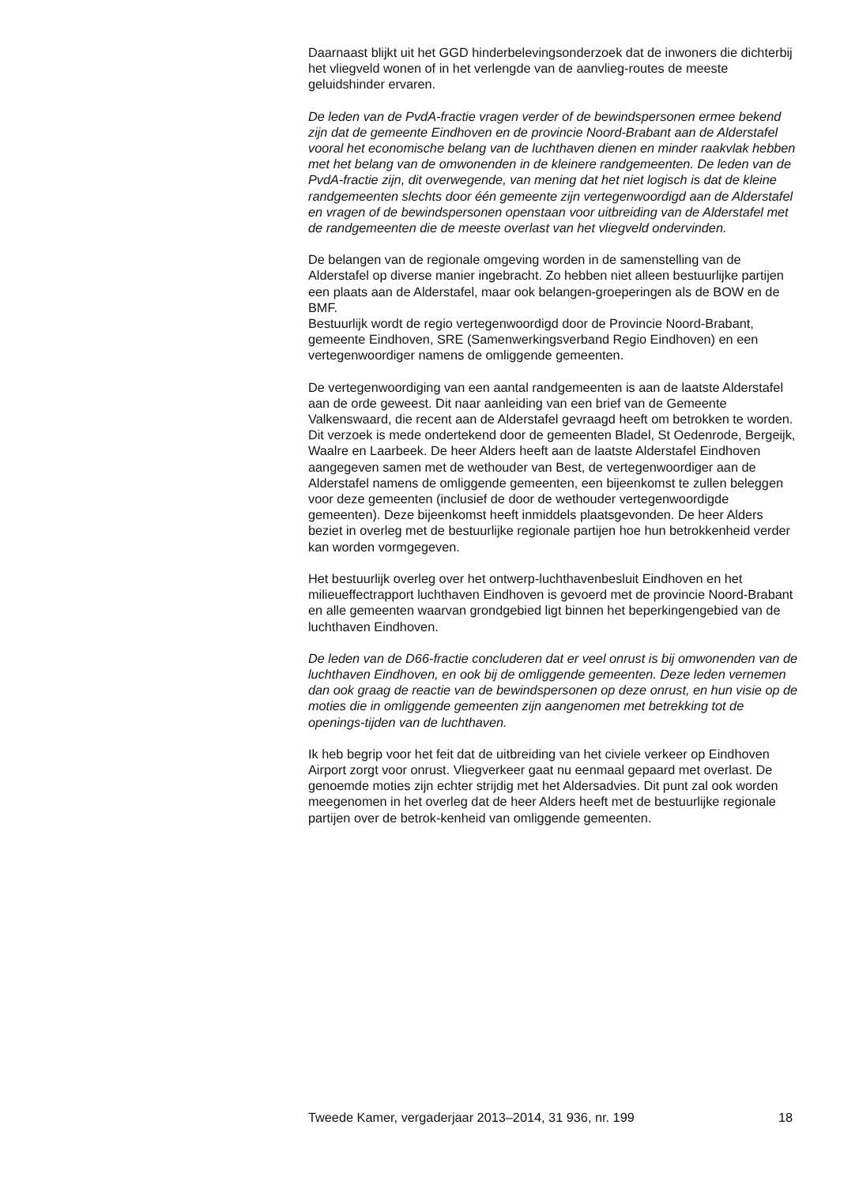Daarnaast blijkt uit het GGD hinderbelevingsonderzoek dat de inwoners die dichterbij het vliegveld wonen of in het verlengde van de aanvlieg-routes de meeste geluidshinder ervaren.
De leden van de PvdA-fractie vragen verder of de bewindspersonen ermee bekend zijn dat de gemeente Eindhoven en de provincie Noord-Brabant aan de Alderstafel vooral het economische belang van de luchthaven dienen en minder raakvlak hebben met het belang van de omwonenden in de kleinere randgemeenten. De leden van de PvdA-fractie zijn, dit overwegende, van mening dat het niet logisch is dat de kleine randgemeenten slechts door één gemeente zijn vertegenwoordigd aan de Alderstafel en vragen of de bewindspersonen openstaan voor uitbreiding van de Alderstafel met de randgemeenten die de meeste overlast van het vliegveld ondervinden.
De belangen van de regionale omgeving worden in de samenstelling van de Alderstafel op diverse manier ingebracht. Zo hebben niet alleen bestuurlijke partijen een plaats aan de Alderstafel, maar ook belangen-groeperingen als de BOW en de BMF.
Bestuurlijk wordt de regio vertegenwoordigd door de Provincie Noord-Brabant, gemeente Eindhoven, SRE (Samenwerkingsverband Regio Eindhoven) en een vertegenwoordiger namens de omliggende gemeenten.
De vertegenwoordiging van een aantal randgemeenten is aan de laatste Alderstafel aan de orde geweest. Dit naar aanleiding van een brief van de Gemeente Valkenswaard, die recent aan de Alderstafel gevraagd heeft om betrokken te worden. Dit verzoek is mede ondertekend door de gemeenten Bladel, St Oedenrode, Bergeijk, Waalre en Laarbeek. De heer Alders heeft aan de laatste Alderstafel Eindhoven aangegeven samen met de wethouder van Best, de vertegenwoordiger aan de Alderstafel namens de omliggende gemeenten, een bijeenkomst te zullen beleggen voor deze gemeenten (inclusief de door de wethouder vertegenwoordigde gemeenten). Deze bijeenkomst heeft inmiddels plaatsgevonden. De heer Alders beziet in overleg met de bestuurlijke regionale partijen hoe hun betrokkenheid verder kan worden vormgegeven.
Het bestuurlijk overleg over het ontwerp-luchthavenbesluit Eindhoven en het milieueffectrapport luchthaven Eindhoven is gevoerd met de provincie Noord-Brabant en alle gemeenten waarvan grondgebied ligt binnen het beperkingengebied van de luchthaven Eindhoven.
De leden van de D66-fractie concluderen dat er veel onrust is bij omwonenden van de luchthaven Eindhoven, en ook bij de omliggende gemeenten. Deze leden vernemen dan ook graag de reactie van de bewindspersonen op deze onrust, en hun visie op de moties die in omliggende gemeenten zijn aangenomen met betrekking tot de openings-tijden van de luchthaven.
Ik heb begrip voor het feit dat de uitbreiding van het civiele verkeer op Eindhoven Airport zorgt voor onrust. Vliegverkeer gaat nu eenmaal gepaard met overlast. De genoemde moties zijn echter strijdig met het Aldersadvies. Dit punt zal ook worden meegenomen in het overleg dat de heer Alders heeft met de bestuurlijke regionale partijen over de betrok-kenheid van omliggende gemeenten.
Tweede Kamer, vergaderjaar 2013–2014, 31 936, nr. 199 18